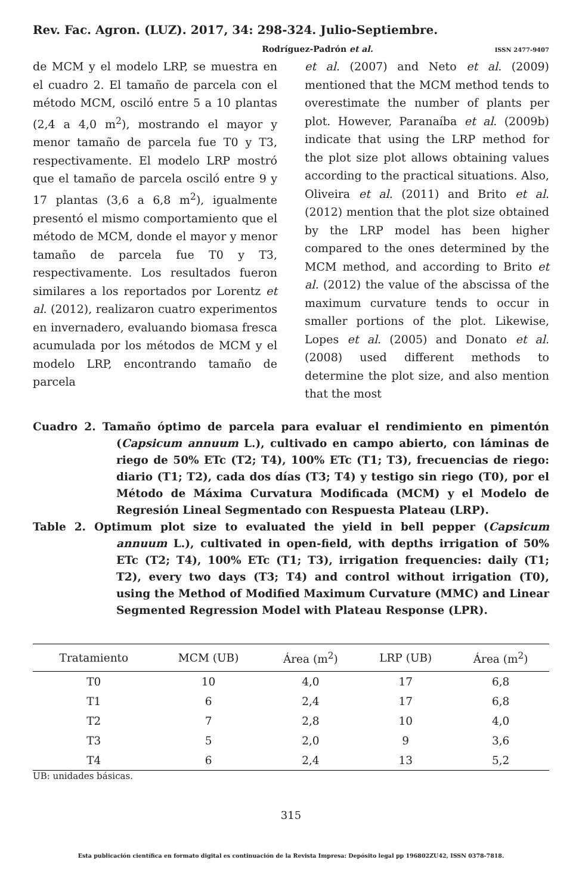Rev. Fac. Agron. (LUZ). 2017, 34: 298-324. Julio-Septiembre.
Rodríguez-Padrón et al. ISSN 2477-9407
de MCM y el modelo LRP, se muestra en el cuadro 2. El tamaño de parcela con el método MCM, osciló entre 5 a 10 plantas (2,4 a 4,0 m<sup>2</sup>), mostrando el mayor y menor tamaño de parcela fue T0 y T3, respectivamente. El modelo LRP mostró que el tamaño de parcela osciló entre 9 y 17 plantas (3,6 a 6,8 m<sup>2</sup>), igualmente presentó el mismo comportamiento que el método de MCM, donde el mayor y menor tamaño de parcela fue T0 y T3, respectivamente. Los resultados fueron similares a los reportados por Lorentz et al. (2012), realizaron cuatro experimentos en invernadero, evaluando biomasa fresca acumulada por los métodos de MCM y el modelo LRP, encontrando tamaño de parcela
et al. (2007) and Neto et al. (2009) mentioned that the MCM method tends to overestimate the number of plants per plot. However, Paranaíba et al. (2009b) indicate that using the LRP method for the plot size plot allows obtaining values according to the practical situations. Also, Oliveira et al. (2011) and Brito et al. (2012) mention that the plot size obtained by the LRP model has been higher compared to the ones determined by the MCM method, and according to Brito et al. (2012) the value of the abscissa of the maximum curvature tends to occur in smaller portions of the plot. Likewise, Lopes et al. (2005) and Donato et al. (2008) used different methods to determine the plot size, and also mention that the most
Cuadro 2. Tamaño óptimo de parcela para evaluar el rendimiento en pimentón (Capsicum annuum L.), cultivado en campo abierto, con láminas de riego de 50% ETc (T2; T4), 100% ETc (T1; T3), frecuencias de riego: diario (T1; T2), cada dos días (T3; T4) y testigo sin riego (T0), por el Método de Máxima Curvatura Modificada (MCM) y el Modelo de Regresión Lineal Segmentado con Respuesta Plateau (LRP).
Table 2. Optimum plot size to evaluated the yield in bell pepper (Capsicum annuum L.), cultivated in open-field, with depths irrigation of 50% ETc (T2; T4), 100% ETc (T1; T3), irrigation frequencies: daily (T1; T2), every two days (T3; T4) and control without irrigation (T0), using the Method of Modified Maximum Curvature (MMC) and Linear Segmented Regression Model with Plateau Response (LPR).
| Tratamiento | MCM (UB) | Área (m<sup>2</sup>) | LRP (UB) | Área (m<sup>2</sup>) |
| --- | --- | --- | --- | --- |
| T0 | 10 | 4,0 | 17 | 6,8 |
| T1 | 6 | 2,4 | 17 | 6,8 |
| T2 | 7 | 2,8 | 10 | 4,0 |
| T3 | 5 | 2,0 | 9 | 3,6 |
| T4 | 6 | 2,4 | 13 | 5,2 |
UB: unidades básicas.
315
Esta publicación científica en formato digital es continuación de la Revista Impresa: Depósito legal pp 196802ZU42, ISSN 0378-7818.